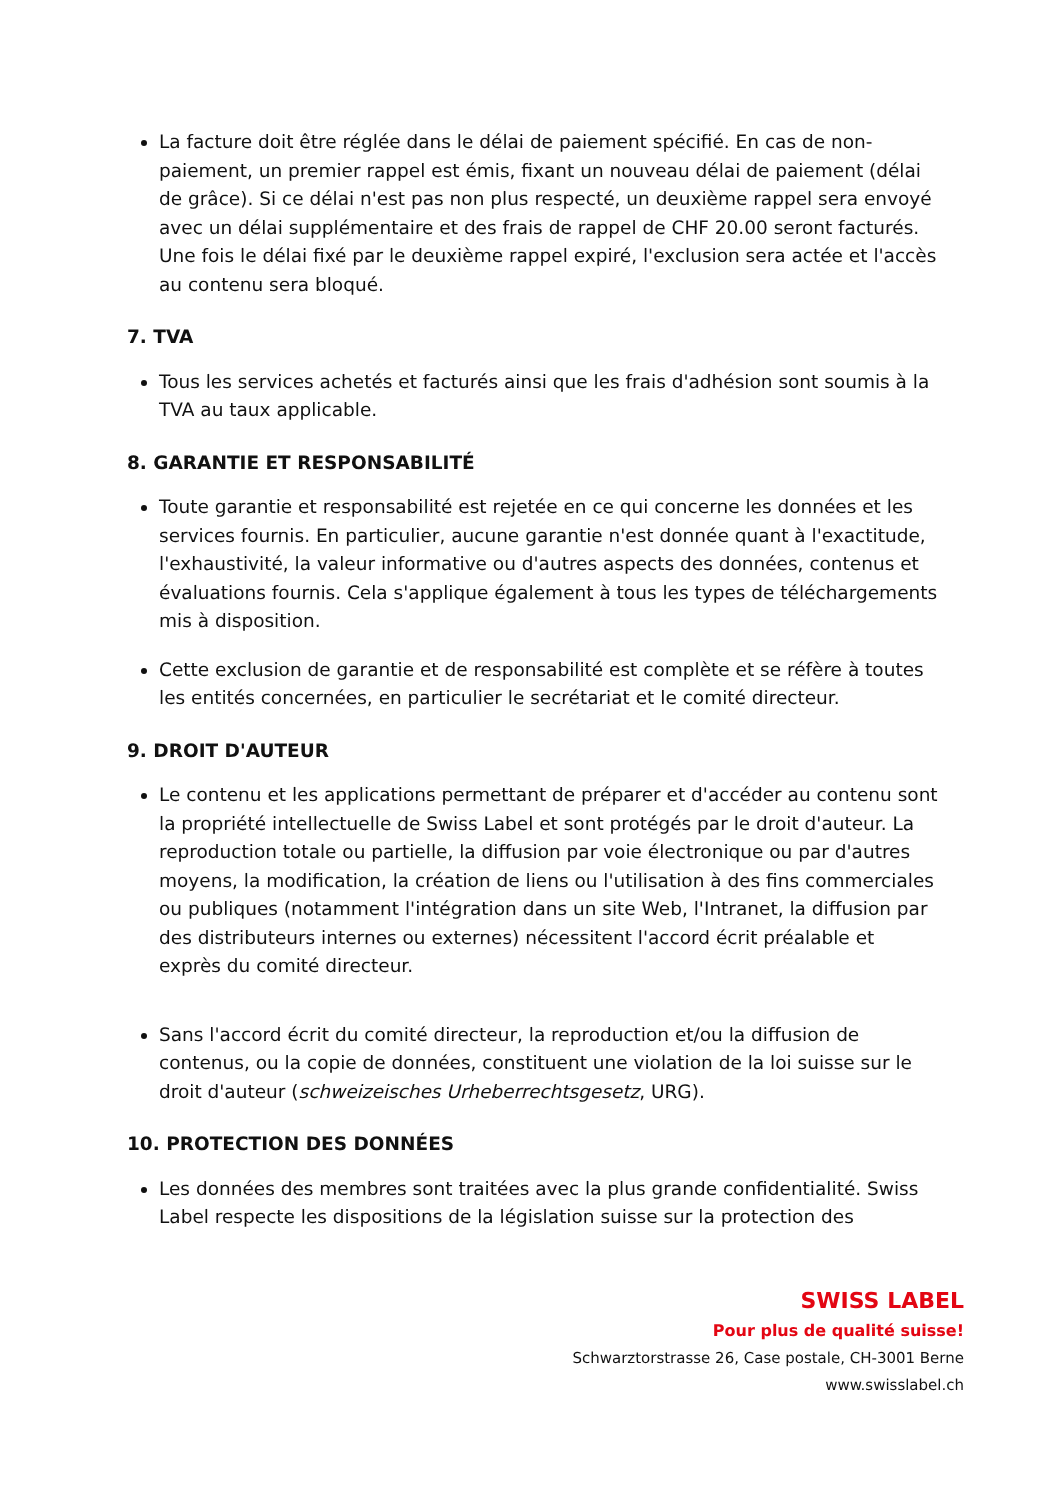La facture doit être réglée dans le délai de paiement spécifié. En cas de non-paiement, un premier rappel est émis, fixant un nouveau délai de paiement (délai de grâce). Si ce délai n'est pas non plus respecté, un deuxième rappel sera envoyé avec un délai supplémentaire et des frais de rappel de CHF 20.00 seront facturés. Une fois le délai fixé par le deuxième rappel expiré, l'exclusion sera actée et l'accès au contenu sera bloqué.
7. TVA
Tous les services achetés et facturés ainsi que les frais d'adhésion sont soumis à la TVA au taux applicable.
8. GARANTIE ET RESPONSABILITÉ
Toute garantie et responsabilité est rejetée en ce qui concerne les données et les services fournis. En particulier, aucune garantie n'est donnée quant à l'exactitude, l'exhaustivité, la valeur informative ou d'autres aspects des données, contenus et évaluations fournis. Cela s'applique également à tous les types de téléchargements mis à disposition.
Cette exclusion de garantie et de responsabilité est complète et se réfère à toutes les entités concernées, en particulier le secrétariat et le comité directeur.
9. DROIT D'AUTEUR
Le contenu et les applications permettant de préparer et d'accéder au contenu sont la propriété intellectuelle de Swiss Label et sont protégés par le droit d'auteur. La reproduction totale ou partielle, la diffusion par voie électronique ou par d'autres moyens, la modification, la création de liens ou l'utilisation à des fins commerciales ou publiques (notamment l'intégration dans un site Web, l'Intranet, la diffusion par des distributeurs internes ou externes) nécessitent l'accord écrit préalable et exprès du comité directeur.
Sans l'accord écrit du comité directeur, la reproduction et/ou la diffusion de contenus, ou la copie de données, constituent une violation de la loi suisse sur le droit d'auteur (schweizeisches Urheberrechtsgesetz, URG).
10. PROTECTION DES DONNÉES
Les données des membres sont traitées avec la plus grande confidentialité. Swiss Label respecte les dispositions de la législation suisse sur la protection des
SWISS LABEL
Pour plus de qualité suisse!
Schwarztorstrasse 26, Case postale, CH-3001 Berne
www.swisslabel.ch